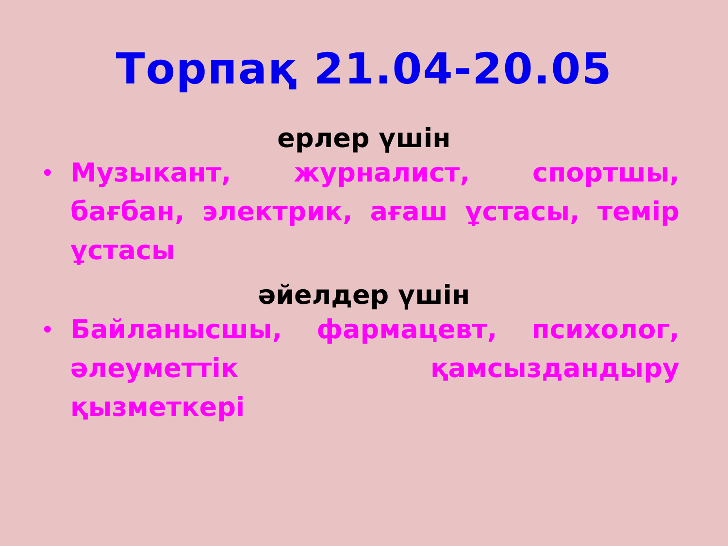Торпақ 21.04-20.05
ерлер үшін
• Музыкант, журналист, спортшы, бағбан, электрик, ағаш ұстасы, темір ұстасы
әйелдер үшін
• Байланысшы, фармацевт, психолог, әлеуметтік қамсыздандыру қызметкері